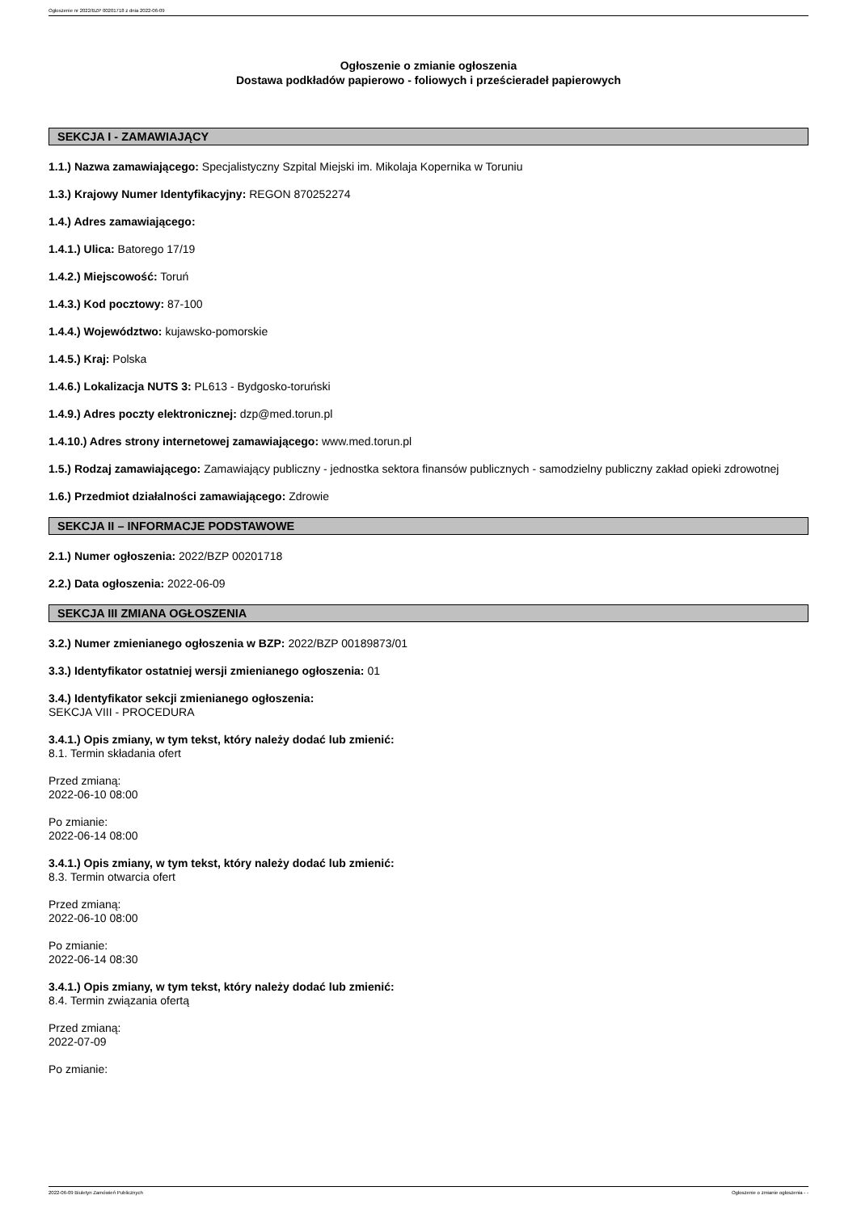Ogłoszenie nr 2022/BZP 00201718 z dnia 2022-06-09
Ogłoszenie o zmianie ogłoszenia
Dostawa podkładów papierowo - foliowych i prześcieradeł papierowych
SEKCJA I - ZAMAWIAJĄCY
1.1.) Nazwa zamawiającego: Specjalistyczny Szpital Miejski im. Mikolaja Kopernika w Toruniu
1.3.) Krajowy Numer Identyfikacyjny: REGON 870252274
1.4.) Adres zamawiającego:
1.4.1.) Ulica: Batorego 17/19
1.4.2.) Miejscowość: Toruń
1.4.3.) Kod pocztowy: 87-100
1.4.4.) Województwo: kujawsko-pomorskie
1.4.5.) Kraj: Polska
1.4.6.) Lokalizacja NUTS 3: PL613 - Bydgosko-toruński
1.4.9.) Adres poczty elektronicznej: dzp@med.torun.pl
1.4.10.) Adres strony internetowej zamawiającego: www.med.torun.pl
1.5.) Rodzaj zamawiającego: Zamawiający publiczny - jednostka sektora finansów publicznych - samodzielny publiczny zakład opieki zdrowotnej
1.6.) Przedmiot działalności zamawiającego: Zdrowie
SEKCJA II – INFORMACJE PODSTAWOWE
2.1.) Numer ogłoszenia: 2022/BZP 00201718
2.2.) Data ogłoszenia: 2022-06-09
SEKCJA III ZMIANA OGŁOSZENIA
3.2.) Numer zmienianego ogłoszenia w BZP: 2022/BZP 00189873/01
3.3.) Identyfikator ostatniej wersji zmienianego ogłoszenia: 01
3.4.) Identyfikator sekcji zmienianego ogłoszenia:
SEKCJA VIII - PROCEDURA
3.4.1.) Opis zmiany, w tym tekst, który należy dodać lub zmienić:
8.1. Termin składania ofert
Przed zmianą:
2022-06-10 08:00
Po zmianie:
2022-06-14 08:00
3.4.1.) Opis zmiany, w tym tekst, który należy dodać lub zmienić:
8.3. Termin otwarcia ofert
Przed zmianą:
2022-06-10 08:00
Po zmianie:
2022-06-14 08:30
3.4.1.) Opis zmiany, w tym tekst, który należy dodać lub zmienić:
8.4. Termin związania ofertą
Przed zmianą:
2022-07-09
Po zmianie:
2022-06-09 Biuletyn Zamówień Publicznych Ogłoszenie o zmianie ogłoszenia - -